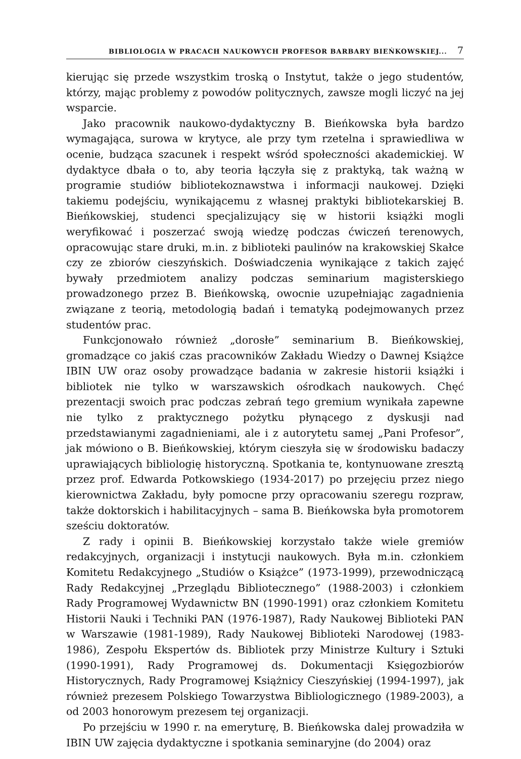BIBLIOLOGIA W PRACACH NAUKOWYCH PROFESOR BARBARY BIEŃKOWSKIEJ... 7
kierując się przede wszystkim troską o Instytut, także o jego studentów, którzy, mając problemy z powodów politycznych, zawsze mogli liczyć na jej wsparcie.
Jako pracownik naukowo-dydaktyczny B. Bieńkowska była bardzo wymagająca, surowa w krytyce, ale przy tym rzetelna i sprawiedliwa w ocenie, budząca szacunek i respekt wśród społeczności akademickiej. W dydaktyce dbała o to, aby teoria łączyła się z praktyką, tak ważną w programie studiów bibliotekoznawstwa i informacji naukowej. Dzięki takiemu podejściu, wynikającemu z własnej praktyki bibliotekarskiej B. Bieńkowskiej, studenci specjalizujący się w historii książki mogli weryfikować i poszerzać swoją wiedzę podczas ćwiczeń terenowych, opracowując stare druki, m.in. z biblioteki paulinów na krakowskiej Skałce czy ze zbiorów cieszyńskich. Doświadczenia wynikające z takich zajęć bywały przedmiotem analizy podczas seminarium magisterskiego prowadzonego przez B. Bieńkowską, owocnie uzupełniając zagadnienia związane z teorią, metodologią badań i tematyką podejmowanych przez studentów prac.
Funkcjonowało również „dorosłe” seminarium B. Bieńkowskiej, gromadzące co jakiś czas pracowników Zakładu Wiedzy o Dawnej Książce IBIN UW oraz osoby prowadzące badania w zakresie historii książki i bibliotek nie tylko w warszawskich ośrodkach naukowych. Chęć prezentacji swoich prac podczas zebrań tego gremium wynikała zapewne nie tylko z praktycznego pożytku płynącego z dyskusji nad przedstawianymi zagadnieniami, ale i z autorytetu samej „Pani Profesor”, jak mówiono o B. Bieńkowskiej, którym cieszyła się w środowisku badaczy uprawiających bibliologię historyczną. Spotkania te, kontynuowane zresztą przez prof. Edwarda Potkowskiego (1934-2017) po przejęciu przez niego kierownictwa Zakładu, były pomocne przy opracowaniu szeregu rozpraw, także doktorskich i habilitacyjnych – sama B. Bieńkowska była promotorem sześciu doktoratów.
Z rady i opinii B. Bieńkowskiej korzystało także wiele gremiów redakcyjnych, organizacji i instytucji naukowych. Była m.in. członkiem Komitetu Redakcyjnego „Studiów o Książce” (1973-1999), przewodniczącą Rady Redakcyjnej „Przeglądu Bibliotecznego” (1988-2003) i członkiem Rady Programowej Wydawnictw BN (1990-1991) oraz członkiem Komitetu Historii Nauki i Techniki PAN (1976-1987), Rady Naukowej Biblioteki PAN w Warszawie (1981-1989), Rady Naukowej Biblioteki Narodowej (1983-1986), Zespołu Ekspertów ds. Bibliotek przy Ministrze Kultury i Sztuki (1990-1991), Rady Programowej ds. Dokumentacji Księgozbiorów Historycznych, Rady Programowej Książnicy Cieszyńskiej (1994-1997), jak również prezesem Polskiego Towarzystwa Bibliologicznego (1989-2003), a od 2003 honorowym prezesem tej organizacji.
Po przejściu w 1990 r. na emeryturę, B. Bieńkowska dalej prowadziła w IBIN UW zajęcia dydaktyczne i spotkania seminaryjne (do 2004) oraz